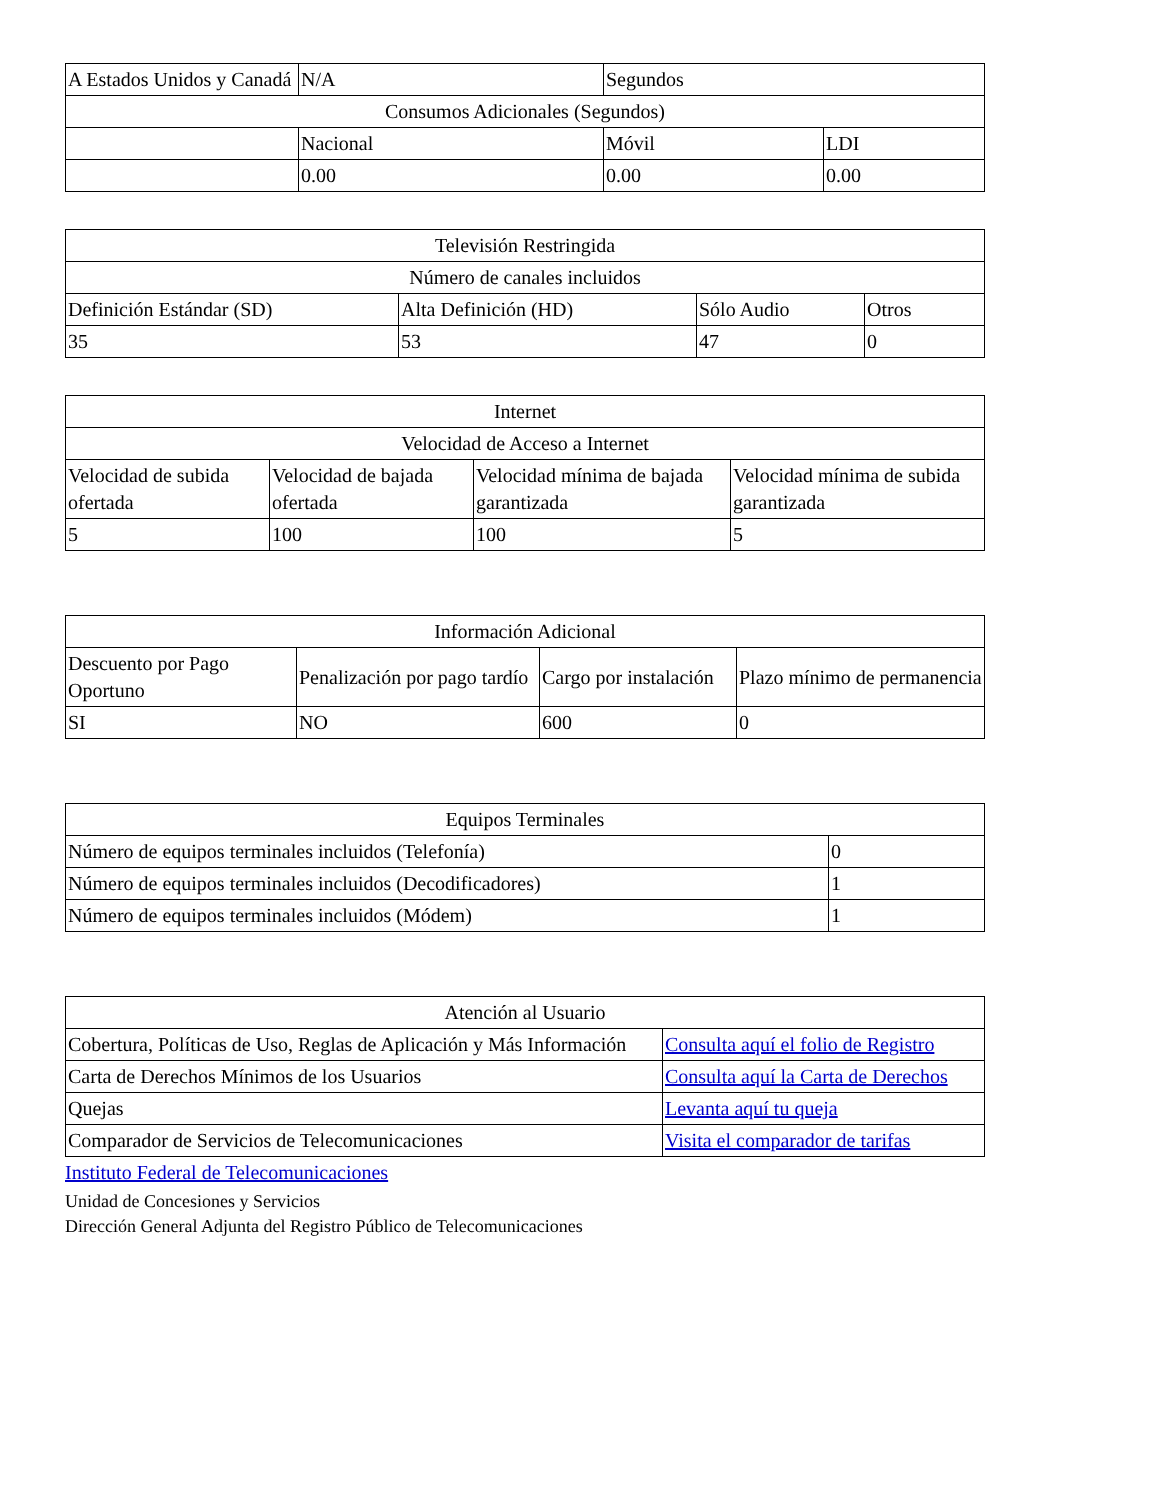| A Estados Unidos y Canadá | N/A | Segundos | |
| Consumos Adicionales (Segundos) | | | |
| | Nacional | Móvil | LDI |
| | 0.00 | 0.00 | 0.00 |
| Televisión Restringida | | | |
| --- | --- | --- | --- |
| Número de canales incluidos | | | |
| Definición Estándar (SD) | Alta Definición (HD) | Sólo Audio | Otros |
| 35 | 53 | 47 | 0 |
| Internet | | | |
| --- | --- | --- | --- |
| Velocidad de Acceso a Internet | | | |
| Velocidad de subida ofertada | Velocidad de bajada ofertada | Velocidad mínima de bajada garantizada | Velocidad mínima de subida garantizada |
| 5 | 100 | 100 | 5 |
| Información Adicional | | | |
| --- | --- | --- | --- |
| Descuento por Pago Oportuno | Penalización por pago tardío | Cargo por instalación | Plazo mínimo de permanencia |
| SI | NO | 600 | 0 |
| Equipos Terminales | |
| --- | --- |
| Número de equipos terminales incluidos (Telefonía) | 0 |
| Número de equipos terminales incluidos (Decodificadores) | 1 |
| Número de equipos terminales incluidos (Módem) | 1 |
| Atención al Usuario | |
| --- | --- |
| Cobertura, Políticas de Uso, Reglas de Aplicación y Más Información | Consulta aquí el folio de Registro |
| Carta de Derechos Mínimos de los Usuarios | Consulta aquí la Carta de Derechos |
| Quejas | Levanta aquí tu queja |
| Comparador de Servicios de Telecomunicaciones | Visita el comparador de tarifas |
Instituto Federal de Telecomunicaciones
Unidad de Concesiones y Servicios
Dirección General Adjunta del Registro Público de Telecomunicaciones